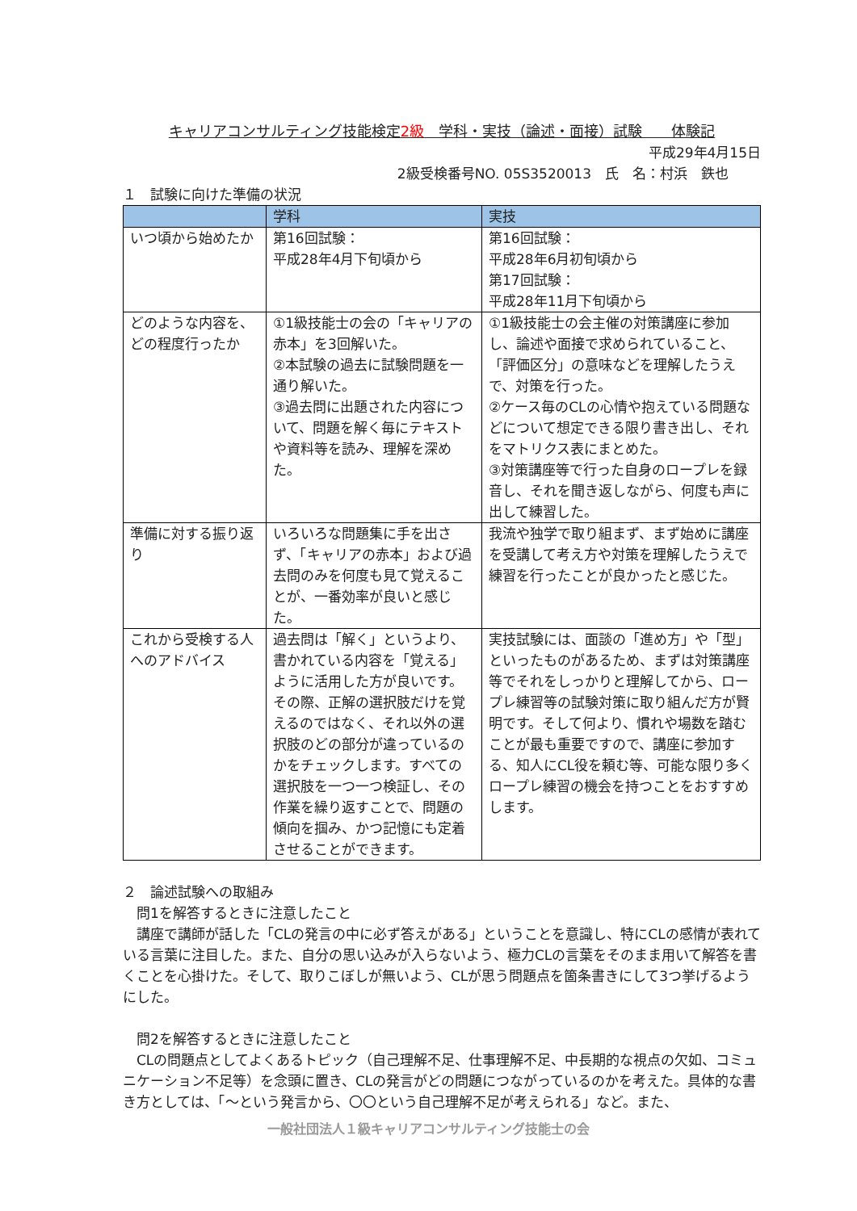キャリアコンサルティング技能検定2級　学科・実技（論述・面接）試験　　体験記
平成29年4月15日
2級受検番号NO. 05S3520013　氏　名：村浜　鉄也
１　試験に向けた準備の状況
| | 学科 | 実技 |
| --- | --- | --- |
| いつ頃から始めたか | 第16回試験： 平成28年4月下旬頃から | 第16回試験： 平成28年6月初旬頃から 第17回試験： 平成28年11月下旬頃から |
| どのような内容を、どの程度行ったか | ①1級技能士の会の「キャリアの赤本」を3回解いた。 ②本試験の過去に試験問題を一通り解いた。 ③過去問に出題された内容について、問題を解く毎にテキストや資料等を読み、理解を深めた。 | ①1級技能士の会主催の対策講座に参加し、論述や面接で求められていること、「評価区分」の意味などを理解したうえで、対策を行った。 ②ケース毎のCLの心情や抱えている問題などについて想定できる限り書き出し、それをマトリクス表にまとめた。 ③対策講座等で行った自身のロープレを録音し、それを聞き返しながら、何度も声に出して練習した。 |
| 準備に対する振り返り | いろいろな問題集に手を出さず、「キャリアの赤本」および過去問のみを何度も見て覚えることが、一番効率が良いと感じた。 | 我流や独学で取り組まず、まず始めに講座を受講して考え方や対策を理解したうえで練習を行ったことが良かったと感じた。 |
| これから受検する人へのアドバイス | 過去問は「解く」というより、書かれている内容を「覚える」ように活用した方が良いです。その際、正解の選択肢だけを覚えるのではなく、それ以外の選択肢のどの部分が違っているのかをチェックします。すべての選択肢を一つ一つ検証し、その作業を繰り返すことで、問題の傾向を掴み、かつ記憶にも定着させることができます。 | 実技試験には、面談の「進め方」や「型」といったものがあるため、まずは対策講座等でそれをしっかりと理解してから、ロープレ練習等の試験対策に取り組んだ方が賢明です。そして何より、慣れや場数を踏むことが最も重要ですので、講座に参加する、知人にCL役を頼む等、可能な限り多くロープレ練習の機会を持つことをおすすめします。 |
２　論述試験への取組み
　問1を解答するときに注意したこと
　講座で講師が話した「CLの発言の中に必ず答えがある」ということを意識し、特にCLの感情が表れている言葉に注目した。また、自分の思い込みが入らないよう、極力CLの言葉をそのまま用いて解答を書くことを心掛けた。そして、取りこぼしが無いよう、CLが思う問題点を箇条書きにして3つ挙げるようにした。
　問2を解答するときに注意したこと
　CLの問題点としてよくあるトピック（自己理解不足、仕事理解不足、中長期的な視点の欠如、コミュニケーション不足等）を念頭に置き、CLの発言がどの問題につながっているのかを考えた。具体的な書き方としては、「～という発言から、〇〇という自己理解不足が考えられる」など。また、
一般社団法人１級キャリアコンサルティング技能士の会